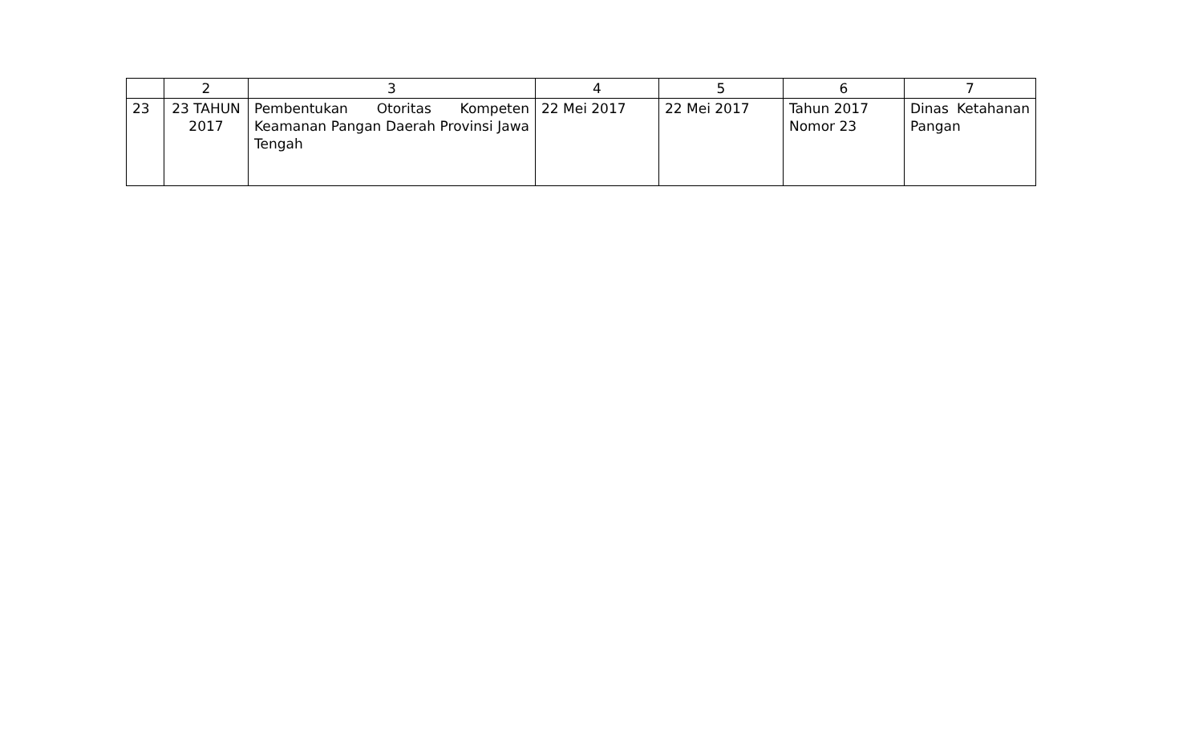| | 2 | 3 | 4 | 5 | 6 | 7 |
| --- | --- | --- | --- | --- | --- | --- |
| 23 | 23 TAHUN 2017 | Pembentukan Otoritas Kompeten Keamanan Pangan Daerah Provinsi Jawa Tengah | 22 Mei 2017 | 22 Mei 2017 | Tahun 2017 Nomor 23 | Dinas Ketahanan Pangan |